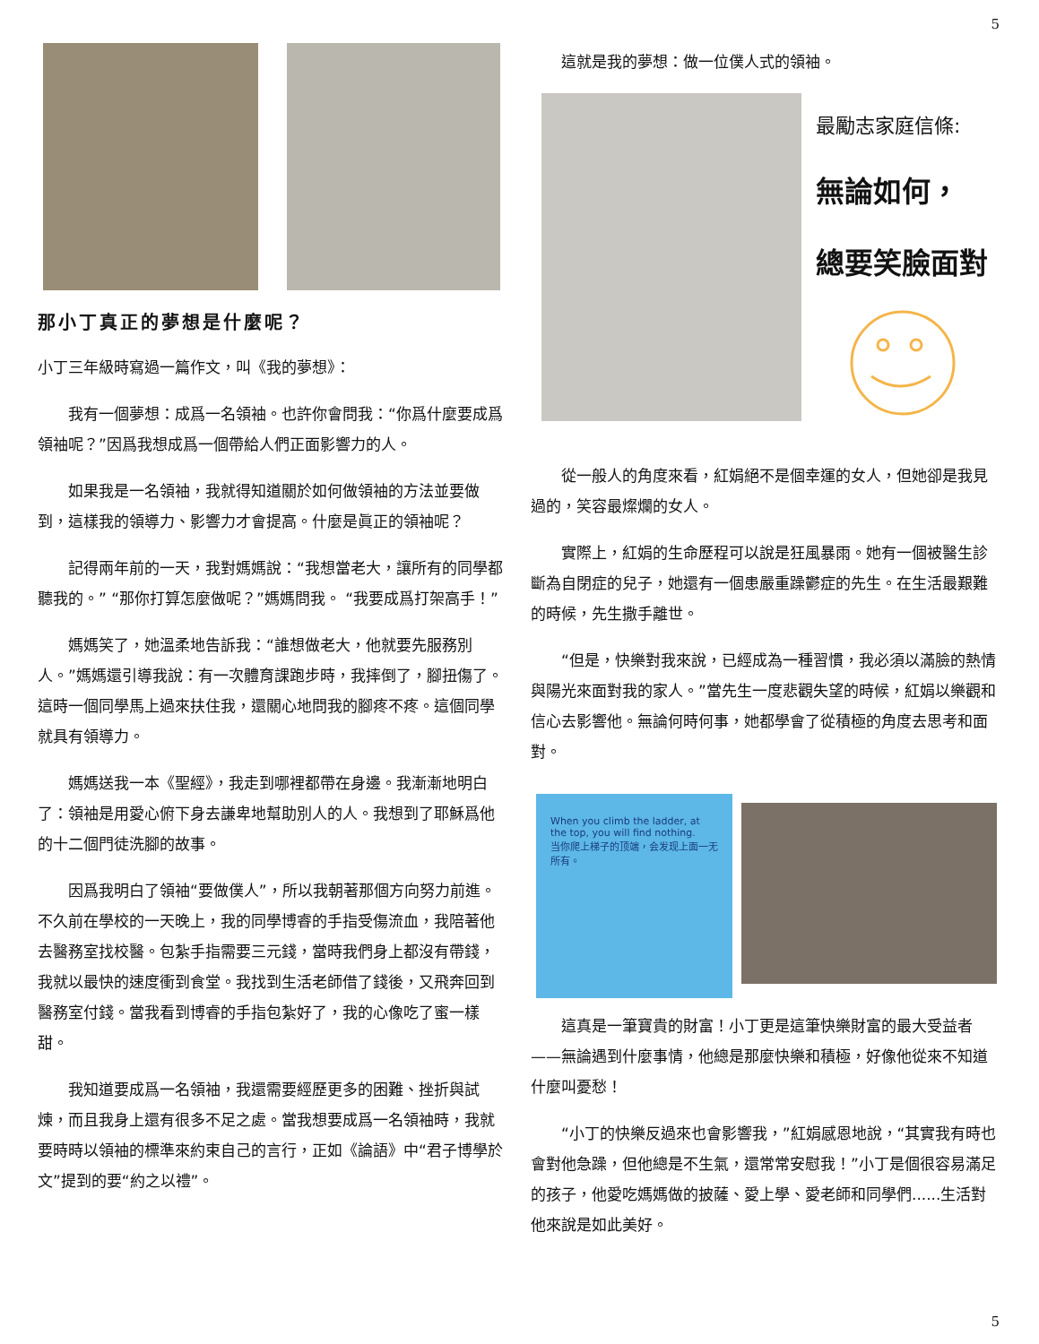5
那小丁真正的夢想是什麼呢？
小丁三年級時寫過一篇作文，叫《我的夢想》：
我有一個夢想：成爲一名領袖。也許你會問我：“你爲什麼要成爲領袖呢？”因爲我想成爲一個帶給人們正面影響力的人。
如果我是一名領袖，我就得知道關於如何做領袖的方法並要做到，這樣我的領導力、影響力才會提高。什麼是眞正的領袖呢？
記得兩年前的一天，我對媽媽說：“我想當老大，讓所有的同學都聽我的。” “那你打算怎麼做呢？”媽媽問我。 “我要成爲打架高手！”
媽媽笑了，她溫柔地告訴我：“誰想做老大，他就要先服務別人。”媽媽還引導我說：有一次體育課跑步時，我摔倒了，腳扭傷了。這時一個同學馬上過來扶住我，還關心地問我的腳疼不疼。這個同學就具有領導力。
媽媽送我一本《聖經》，我走到哪裡都帶在身邊。我漸漸地明白了：領袖是用愛心俯下身去謙卑地幫助別人的人。我想到了耶穌爲他的十二個門徒洗腳的故事。
因爲我明白了領袖“要做僕人”，所以我朝著那個方向努力前進。不久前在學校的一天晚上，我的同學博睿的手指受傷流血，我陪著他去醫務室找校醫。包紮手指需要三元錢，當時我們身上都沒有帶錢，我就以最快的速度衝到食堂。我找到生活老師借了錢後，又飛奔回到醫務室付錢。當我看到博睿的手指包紮好了，我的心像吃了蜜一樣甜。
我知道要成爲一名領袖，我還需要經歷更多的困難、挫折與試煉，而且我身上還有很多不足之處。當我想要成爲一名領袖時，我就要時時以領袖的標準來約束自己的言行，正如《論語》中“君子博學於文”提到的要“約之以禮”。
這就是我的夢想：做一位僕人式的領袖。
最勵志家庭信條:
無論如何，
總要笑臉面對
從一般人的角度來看，紅娟絕不是個幸運的女人，但她卻是我見過的，笑容最燦爛的女人。
實際上，紅娟的生命歷程可以說是狂風暴雨。她有一個被醫生診斷為自閉症的兒子，她還有一個患嚴重躁鬱症的先生。在生活最艱難的時候，先生撒手離世。
“但是，快樂對我來說，已經成為一種習慣，我必須以滿臉的熱情與陽光來面對我的家人。”當先生一度悲觀失望的時候，紅娟以樂觀和信心去影響他。無論何時何事，她都學會了從積極的角度去思考和面對。
When you climb the ladder, at the top, you will find nothing.
当你爬上梯子的顶端，会发现上面一无所有。
這真是一筆寶貴的財富！小丁更是這筆快樂財富的最大受益者——無論遇到什麼事情，他總是那麼快樂和積極，好像他從來不知道什麼叫憂愁！
“小丁的快樂反過來也會影響我，”紅娟感恩地說，“其實我有時也會對他急躁，但他總是不生氣，還常常安慰我！”小丁是個很容易滿足的孩子，他愛吃媽媽做的披薩、愛上學、愛老師和同學們......生活對他來說是如此美好。
5